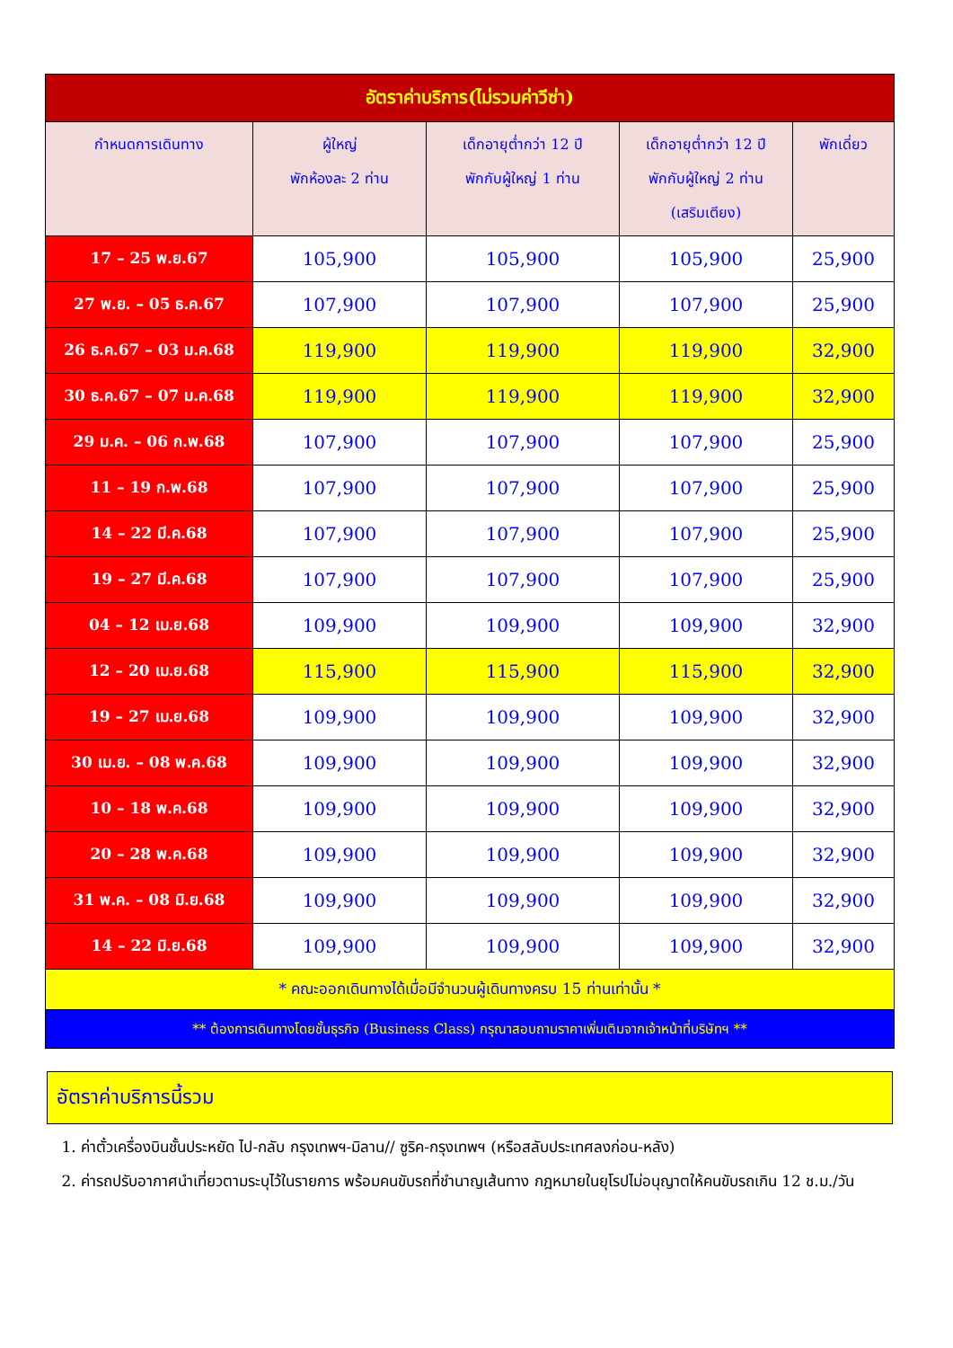| อัตราค่าบริการ(ไม่รวมค่าวีซ่า) | | | | |
| กำหนดการเดินทาง | ผู้ใหญ่ พักห้องละ 2 ท่าน | เด็กอายุต่ำกว่า 12 ปี พักกับผู้ใหญ่ 1 ท่าน | เด็กอายุต่ำกว่า 12 ปี พักกับผู้ใหญ่ 2 ท่าน (เสริมเตียง) | พักเดี่ยว |
| 17 – 25 พ.ย.67 | 105,900 | 105,900 | 105,900 | 25,900 |
| 27 พ.ย. – 05 ธ.ค.67 | 107,900 | 107,900 | 107,900 | 25,900 |
| 26 ธ.ค.67 – 03 ม.ค.68 | 119,900 | 119,900 | 119,900 | 32,900 |
| 30 ธ.ค.67 – 07 ม.ค.68 | 119,900 | 119,900 | 119,900 | 32,900 |
| 29 ม.ค. – 06 ก.พ.68 | 107,900 | 107,900 | 107,900 | 25,900 |
| 11 – 19 ก.พ.68 | 107,900 | 107,900 | 107,900 | 25,900 |
| 14 – 22 มี.ค.68 | 107,900 | 107,900 | 107,900 | 25,900 |
| 19 – 27 มี.ค.68 | 107,900 | 107,900 | 107,900 | 25,900 |
| 04 – 12 เม.ย.68 | 109,900 | 109,900 | 109,900 | 32,900 |
| 12 – 20 เม.ย.68 | 115,900 | 115,900 | 115,900 | 32,900 |
| 19 – 27 เม.ย.68 | 109,900 | 109,900 | 109,900 | 32,900 |
| 30 เม.ย. – 08 พ.ค.68 | 109,900 | 109,900 | 109,900 | 32,900 |
| 10 – 18 พ.ค.68 | 109,900 | 109,900 | 109,900 | 32,900 |
| 20 – 28 พ.ค.68 | 109,900 | 109,900 | 109,900 | 32,900 |
| 31 พ.ค. – 08 มิ.ย.68 | 109,900 | 109,900 | 109,900 | 32,900 |
| 14 – 22 มิ.ย.68 | 109,900 | 109,900 | 109,900 | 32,900 |
| * คณะออกเดินทางได้เมื่อมีจำนวนผู้เดินทางครบ 15 ท่านเท่านั้น * | | | | |
| ** ต้องการเดินทางโดยชั้นธุรกิจ (Business Class) กรุณาสอบถามราคาเพิ่มเติมจากเจ้าหน้าที่บริษัทฯ ** | | | | |
อัตราค่าบริการนี้รวม
1. ค่าตั๋วเครื่องบินชั้นประหยัด ไป-กลับ กรุงเทพฯ-มิลาน// ซูริค-กรุงเทพฯ (หรือสลับประเทศลงก่อน-หลัง)
2. ค่ารถปรับอากาศนำเที่ยวตามระบุไว้ในรายการ พร้อมคนขับรถที่ชำนาญเส้นทาง กฎหมายในยุโรปไม่อนุญาตให้คนขับรถเกิน 12 ช.ม./วัน